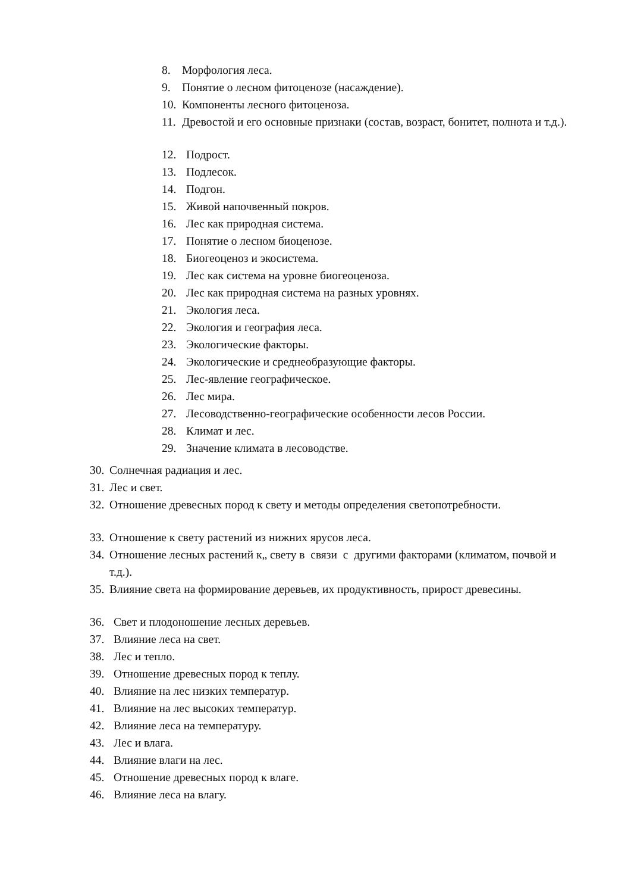8. Морфология леса.
9. Понятие о лесном фитоценозе (насаждение).
10. Компоненты лесного фитоценоза.
11. Древостой и его основные признаки (состав, возраст, бонитет, полнота и т.д.).
12. Подрост.
13. Подлесок.
14. Подгон.
15. Живой напочвенный покров.
16. Лес как природная система.
17. Понятие о лесном биоценозе.
18. Биогеоценоз и экосистема.
19. Лес как система на уровне биогеоценоза.
20. Лес как природная система на разных уровнях.
21. Экология леса.
22. Экология и география леса.
23. Экологические факторы.
24. Экологические и среднеобразующие факторы.
25. Лес-явление географическое.
26. Лес мира.
27. Лесоводственно-географические особенности лесов России.
28. Климат и лес.
29. Значение климата в лесоводстве.
30. Солнечная радиация и лес.
31. Лес и свет.
32. Отношение древесных пород к свету и методы определения светопотребности.
33. Отношение к свету растений из нижних ярусов леса.
34. Отношение лесных растений к„ свету в связи с другими факторами (климатом, почвой и т.д.).
35. Влияние света на формирование деревьев, их продуктивность, прирост древесины.
36. Свет и плодоношение лесных деревьев.
37. Влияние леса на свет.
38. Лес и тепло.
39. Отношение древесных пород к теплу.
40. Влияние на лес низких температур.
41. Влияние на лес высоких температур.
42. Влияние леса на температуру.
43. Лес и влага.
44. Влияние влаги на лес.
45. Отношение древесных пород к влаге.
46. Влияние леса на влагу.